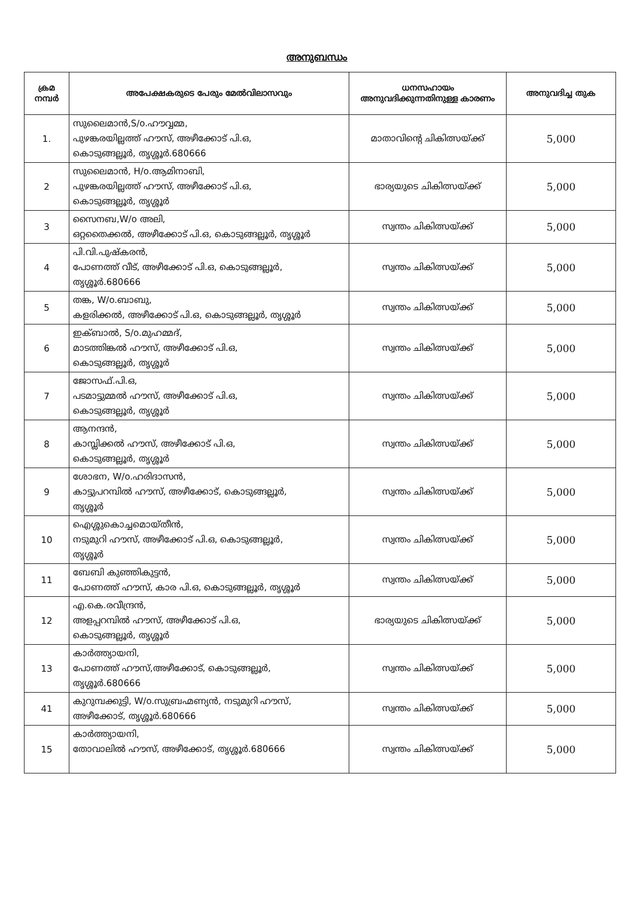അനുബന്ധം
| ക്രമ നമ്പർ | അപേക്ഷകരുടെ പേരും മേൽവിലാസവും | ധനസഹായം അനുവദിക്കുന്നതിനുള്ള കാരണം | അനുവദിച്ച തുക |
| --- | --- | --- | --- |
| 1. | സുലൈമാൻ,S/o.ഹൗവ്വമ്മ, പുഴങ്കരയില്ലത്ത് ഹൗസ്, അഴീക്കോട് പി.ഒ, കൊടുങ്ങല്ലൂർ, തൃശ്ശൂർ.680666 | മാതാവിന്റെ ചികിത്സയ്ക്ക് | 5,000 |
| 2 | സുലൈമാൻ, H/o.ആമിനാബി, പുഴങ്കരയില്ലത്ത് ഹൗസ്, അഴീക്കോട് പി.ഒ, കൊടുങ്ങല്ലൂർ, തൃശ്ശൂർ | ഭാര്യയുടെ ചികിത്സയ്ക്ക് | 5,000 |
| 3 | സൈനബ,W/o അലി, ഒറ്റതൈക്കൽ, അഴീക്കോട് പി.ഒ, കൊടുങ്ങല്ലൂർ, തൃശ്ശൂർ | സ്വന്തം ചികിത്സയ്ക്ക് | 5,000 |
| 4 | പി.വി.പുഷ്കരൻ, പോണത്ത് വീട്, അഴീക്കോട് പി.ഒ, കൊടുങ്ങല്ലൂർ, തൃശ്ശൂർ.680666 | സ്വന്തം ചികിത്സയ്ക്ക് | 5,000 |
| 5 | തങ്ക, W/o.ബാബു, കളരിക്കൽ, അഴീക്കോട് പി.ഒ, കൊടുങ്ങല്ലൂർ, തൃശ്ശൂർ | സ്വന്തം ചികിത്സയ്ക്ക് | 5,000 |
| 6 | ഇക്ബാൽ, S/o.മുഹമ്മദ്, മാടത്തിങ്കൽ ഹൗസ്, അഴീക്കോട് പി.ഒ, കൊടുങ്ങല്ലൂർ, തൃശ്ശൂർ | സ്വന്തം ചികിത്സയ്ക്ക് | 5,000 |
| 7 | ജോസഫ്.പി.ഒ, പടമാട്ടുമ്മൽ ഹൗസ്, അഴീക്കോട് പി.ഒ, കൊടുങ്ങല്ലൂർ, തൃശ്ശൂർ | സ്വന്തം ചികിത്സയ്ക്ക് | 5,000 |
| 8 | ആനന്ദൻ, കാമ്പ്ലിക്കൽ ഹൗസ്, അഴീക്കോട് പി.ഒ, കൊടുങ്ങല്ലൂർ, തൃശ്ശൂർ | സ്വന്തം ചികിത്സയ്ക്ക് | 5,000 |
| 9 | ശോഭന, W/o.ഹരിദാസൻ, കാട്ടുപറമ്പിൽ ഹൗസ്, അഴീക്കോട്, കൊടുങ്ങല്ലൂർ, തൃശ്ശൂർ | സ്വന്തം ചികിത്സയ്ക്ക് | 5,000 |
| 10 | ഐശ്ശുകൊച്ചമൊയ്തീൻ, നടുമുറി ഹൗസ്, അഴീക്കോട് പി.ഒ, കൊടുങ്ങല്ലൂർ, തൃശ്ശൂർ | സ്വന്തം ചികിത്സയ്ക്ക് | 5,000 |
| 11 | ബേബി കുഞ്ഞികുട്ടൻ, പോണത്ത് ഹൗസ്, കാര പി.ഒ, കൊടുങ്ങല്ലൂർ, തൃശ്ശൂർ | സ്വന്തം ചികിത്സയ്ക്ക് | 5,000 |
| 12 | എ.കെ.രവീന്ദ്രൻ, അളപ്പറമ്പിൽ ഹൗസ്, അഴീക്കോട് പി.ഒ, കൊടുങ്ങല്ലൂർ, തൃശ്ശൂർ | ഭാര്യയുടെ ചികിത്സയ്ക്ക് | 5,000 |
| 13 | കാർത്ത്യായനി, പോണത്ത് ഹൗസ്,അഴീക്കോട്, കൊടുങ്ങല്ലൂർ, തൃശ്ശൂർ.680666 | സ്വന്തം ചികിത്സയ്ക്ക് | 5,000 |
| 41 | കുറുമ്പക്കുട്ടി, W/o.സുബ്രഹ്മണ്യൻ, നടുമുറി ഹൗസ്, അഴീക്കോട്, തൃശ്ശൂർ.680666 | സ്വന്തം ചികിത്സയ്ക്ക് | 5,000 |
| 15 | കാർത്ത്യായനി, തോവാലിൽ ഹൗസ്, അഴീക്കോട്, തൃശ്ശൂർ.680666 | സ്വന്തം ചികിത്സയ്ക്ക് | 5,000 |